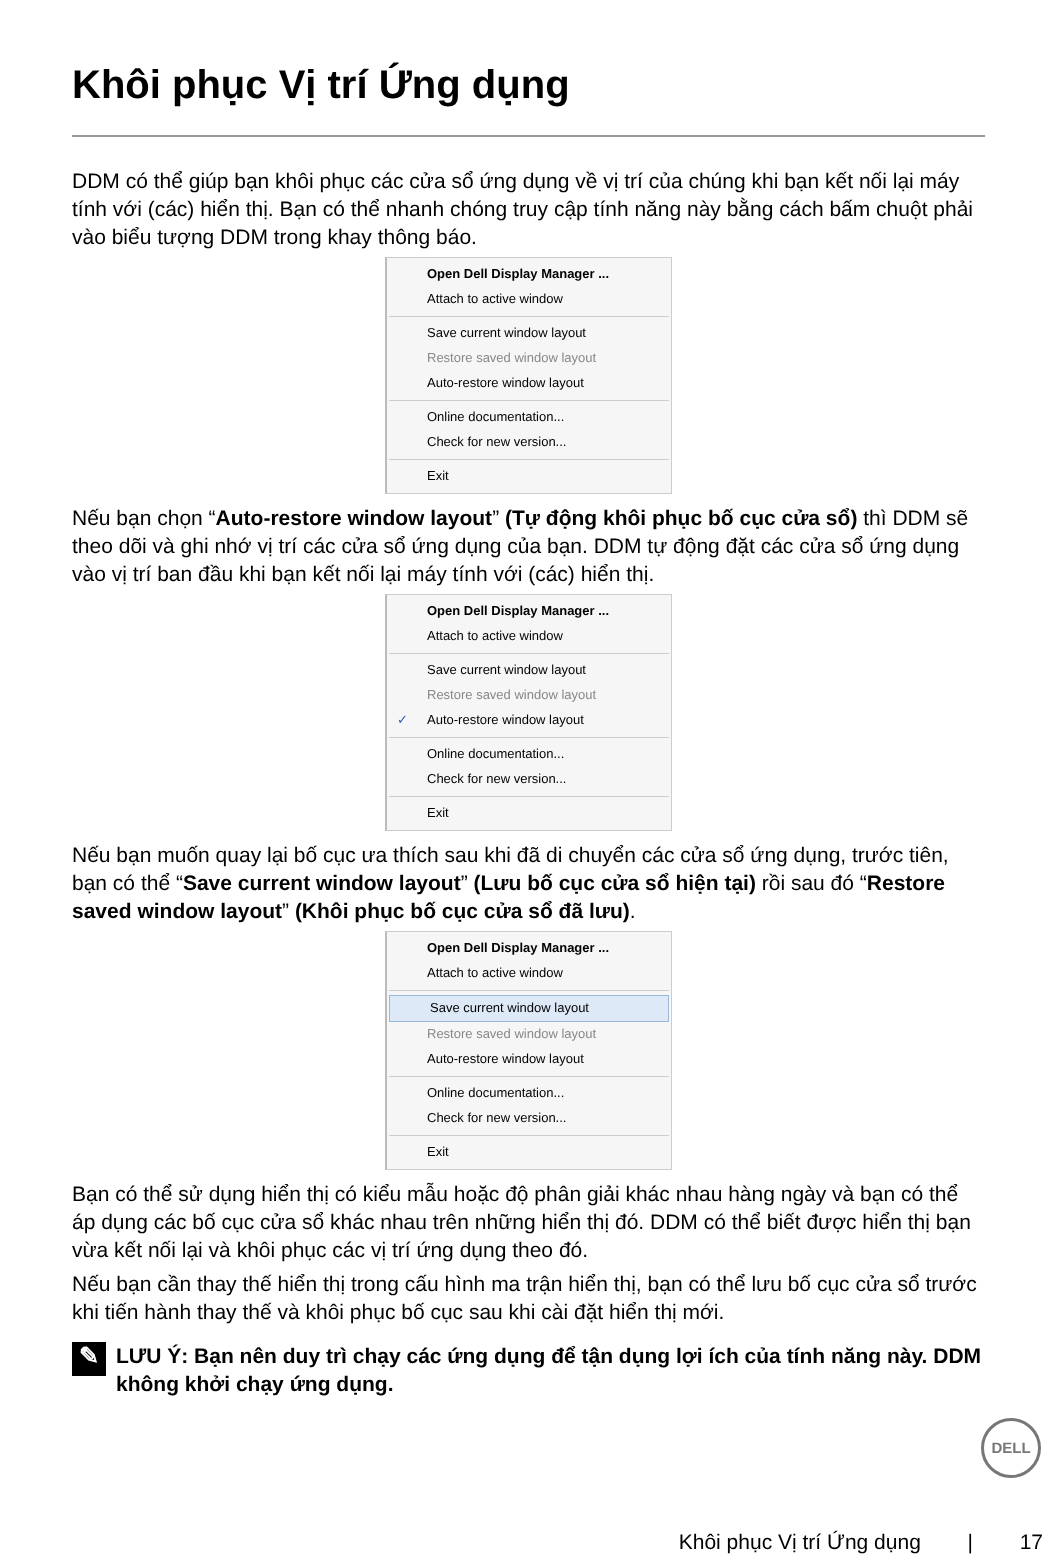Khôi phục Vị trí Ứng dụng
DDM có thể giúp bạn khôi phục các cửa sổ ứng dụng về vị trí của chúng khi bạn kết nối lại máy tính với (các) hiển thị. Bạn có thể nhanh chóng truy cập tính năng này bằng cách bấm chuột phải vào biểu tượng DDM trong khay thông báo.
Open Dell Display Manager ...
Attach to active window
Save current window layout
Restore saved window layout
Auto-restore window layout
Online documentation...
Check for new version...
Exit
Nếu bạn chọn “Auto-restore window layout” (Tự động khôi phục bố cục cửa sổ) thì DDM sẽ theo dõi và ghi nhớ vị trí các cửa sổ ứng dụng của bạn. DDM tự động đặt các cửa sổ ứng dụng vào vị trí ban đầu khi bạn kết nối lại máy tính với (các) hiển thị.
Open Dell Display Manager ...
Attach to active window
Save current window layout
Restore saved window layout
✓ Auto-restore window layout
Online documentation...
Check for new version...
Exit
Nếu bạn muốn quay lại bố cục ưa thích sau khi đã di chuyển các cửa sổ ứng dụng, trước tiên, bạn có thể “Save current window layout” (Lưu bố cục cửa sổ hiện tại) rồi sau đó “Restore saved window layout” (Khôi phục bố cục cửa sổ đã lưu).
Open Dell Display Manager ...
Attach to active window
Save current window layout
Restore saved window layout
Auto-restore window layout
Online documentation...
Check for new version...
Exit
Bạn có thể sử dụng hiển thị có kiểu mẫu hoặc độ phân giải khác nhau hàng ngày và bạn có thể áp dụng các bố cục cửa sổ khác nhau trên những hiển thị đó. DDM có thể biết được hiển thị bạn vừa kết nối lại và khôi phục các vị trí ứng dụng theo đó.
Nếu bạn cần thay thế hiển thị trong cấu hình ma trận hiển thị, bạn có thể lưu bố cục cửa sổ trước khi tiến hành thay thế và khôi phục bố cục sau khi cài đặt hiển thị mới.
✎
LƯU Ý: Bạn nên duy trì chạy các ứng dụng để tận dụng lợi ích của tính năng này. DDM không khởi chạy ứng dụng.
DELL
Khôi phục Vị trí Ứng dụng | 17